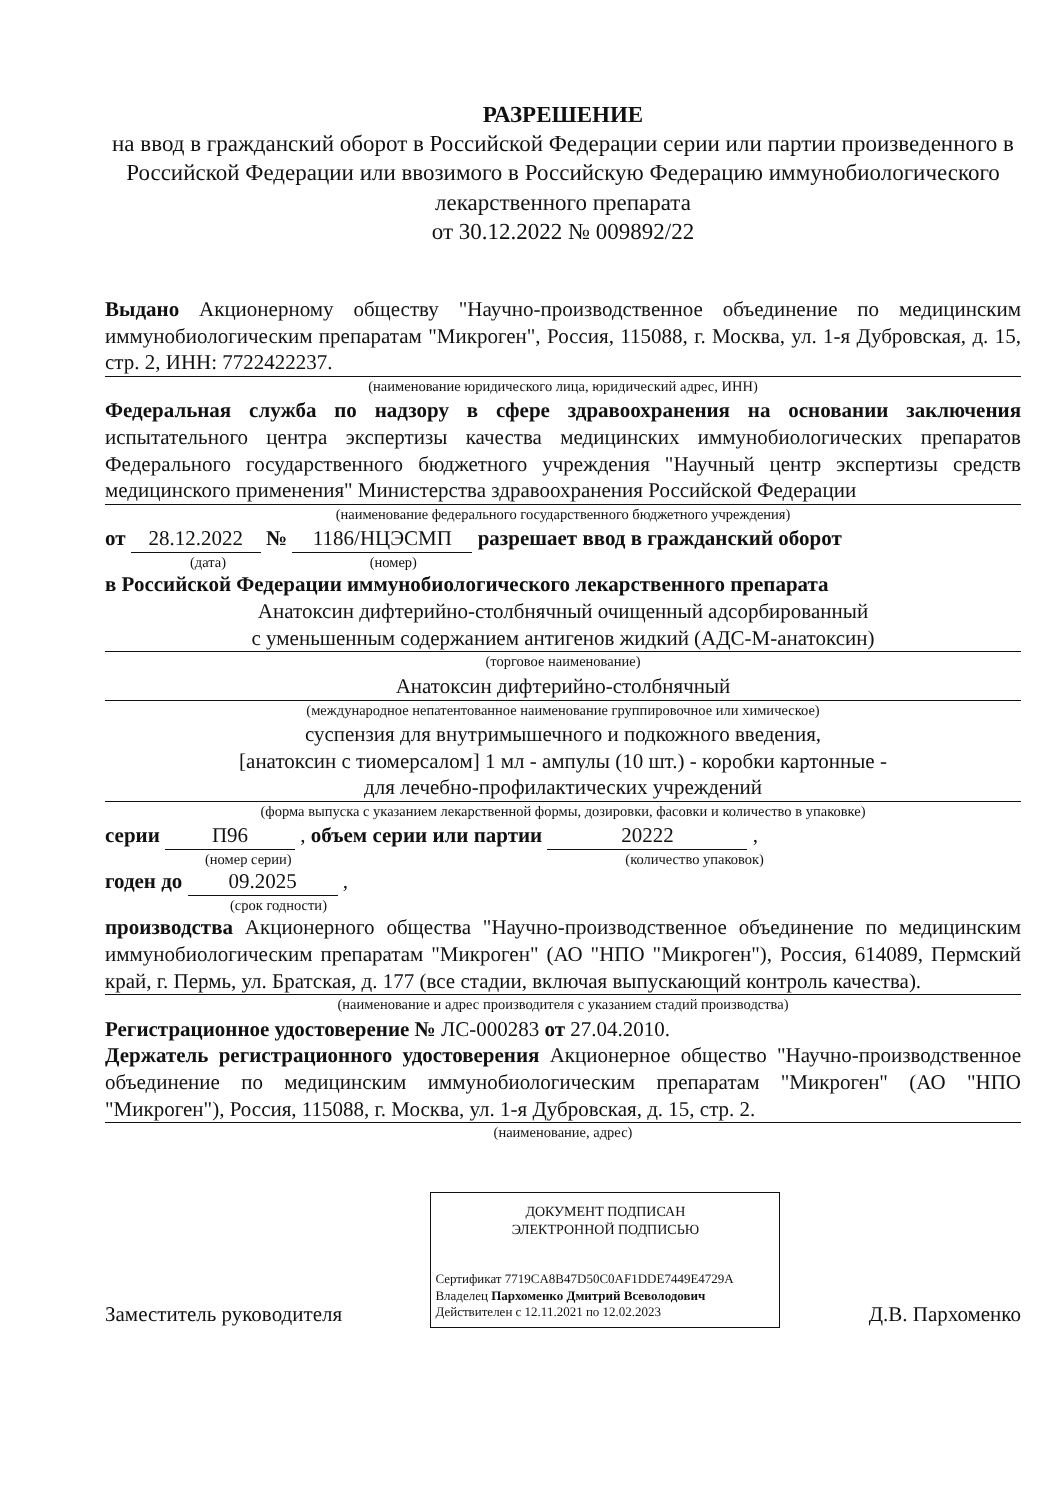РАЗРЕШЕНИЕ
на ввод в гражданский оборот в Российской Федерации серии или партии произведенного в Российской Федерации или ввозимого в Российскую Федерацию иммунобиологического лекарственного препарата
от 30.12.2022 № 009892/22
Выдано Акционерному обществу "Научно-производственное объединение по медицинским иммунобиологическим препаратам "Микроген", Россия, 115088, г. Москва, ул. 1-я Дубровская, д. 15, стр. 2, ИНН: 7722422237.
(наименование юридического лица, юридический адрес, ИНН)
Федеральная служба по надзору в сфере здравоохранения на основании заключения испытательного центра экспертизы качества медицинских иммунобиологических препаратов Федерального государственного бюджетного учреждения "Научный центр экспертизы средств медицинского применения" Министерства здравоохранения Российской Федерации
(наименование федерального государственного бюджетного учреждения)
от 28.12.2022 № 1186/НЦЭСМП разрешает ввод в гражданский оборот
(дата) (номер)
в Российской Федерации иммунобиологического лекарственного препарата
Анатоксин дифтерийно-столбнячный очищенный адсорбированный
с уменьшенным содержанием антигенов жидкий (АДС-М-анатоксин)
(торговое наименование)
Анатоксин дифтерийно-столбнячный
(международное непатентованное наименование группировочное или химическое)
суспензия для внутримышечного и подкожного введения,
[анатоксин с тиомерсалом] 1 мл - ампулы (10 шт.) - коробки картонные -
для лечебно-профилактических учреждений
(форма выпуска с указанием лекарственной формы, дозировки, фасовки и количество в упаковке)
серии П96 , объем серии или партии 20222 ,
(номер серии) (количество упаковок)
годен до 09.2025 ,
(срок годности)
производства Акционерного общества "Научно-производственное объединение по медицинским иммунобиологическим препаратам "Микроген" (АО "НПО "Микроген"), Россия, 614089, Пермский край, г. Пермь, ул. Братская, д. 177 (все стадии, включая выпускающий контроль качества).
(наименование и адрес производителя с указанием стадий производства)
Регистрационное удостоверение № ЛС-000283 от 27.04.2010.
Держатель регистрационного удостоверения Акционерное общество "Научно-производственное объединение по медицинским иммунобиологическим препаратам "Микроген" (АО "НПО "Микроген"), Россия, 115088, г. Москва, ул. 1-я Дубровская, д. 15, стр. 2.
(наименование, адрес)
Заместитель руководителя
ДОКУМЕНТ ПОДПИСАН
ЭЛЕКТРОННОЙ ПОДПИСЬЮ
Сертификат 7719CA8B47D50C0AF1DDE7449E4729A
Владелец Пархоменко Дмитрий Всеволодович
Действителен с 12.11.2021 по 12.02.2023
Д.В. Пархоменко